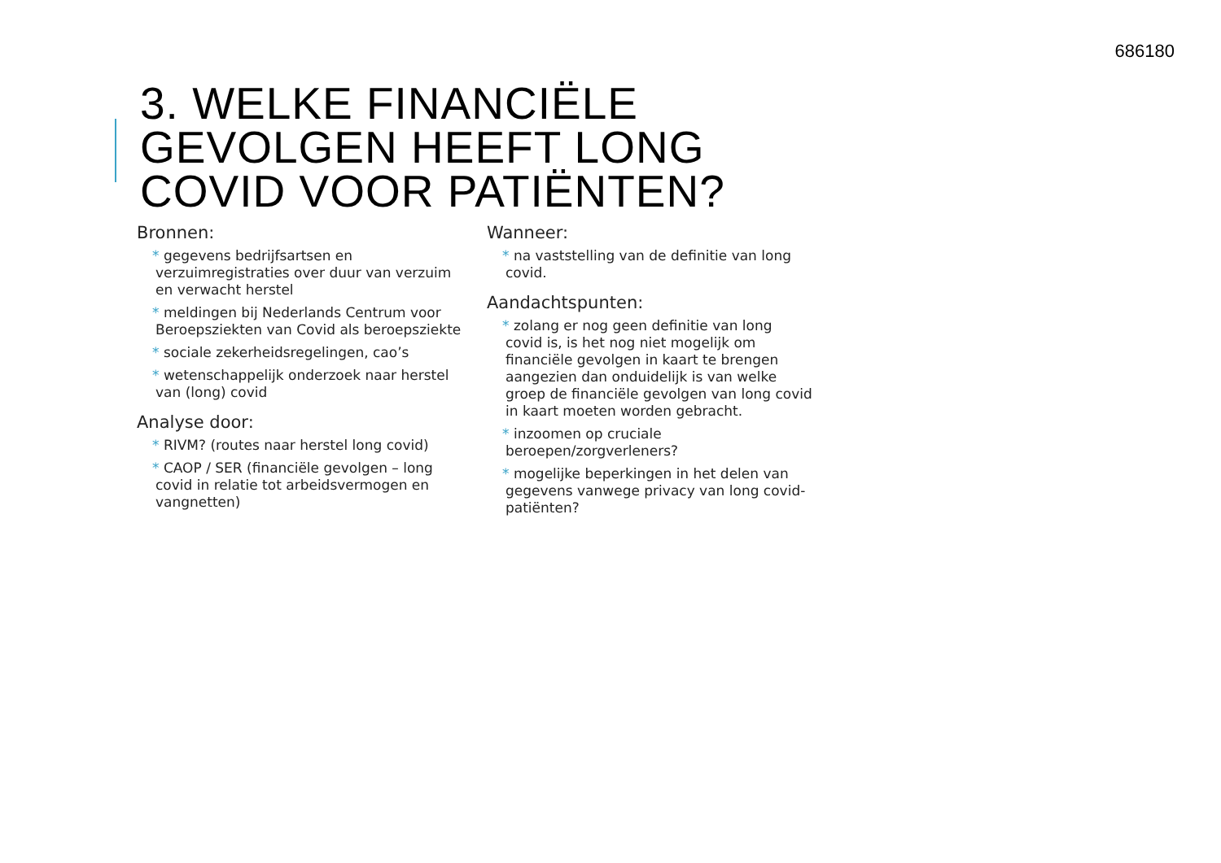686180
3. WELKE FINANCIËLE
GEVOLGEN HEEFT LONG
COVID VOOR PATIËNTEN?
Bronnen:
* gegevens bedrijfsartsen en verzuimregistraties over duur van verzuim en verwacht herstel
* meldingen bij Nederlands Centrum voor Beroepsziekten van Covid als beroepsziekte
* sociale zekerheidsregelingen, cao’s
* wetenschappelijk onderzoek naar herstel van (long) covid
Analyse door:
* RIVM? (routes naar herstel long covid)
* CAOP / SER (financiële gevolgen – long covid in relatie tot arbeidsvermogen en vangnetten)
Wanneer:
* na vaststelling van de definitie van long covid.
Aandachtspunten:
* zolang er nog geen definitie van long covid is, is het nog niet mogelijk om financiële gevolgen in kaart te brengen aangezien dan onduidelijk is van welke groep de financiële gevolgen van long covid in kaart moeten worden gebracht.
* inzoomen op cruciale beroepen/zorgverleners?
* mogelijke beperkingen in het delen van gegevens vanwege privacy van long covid-patiënten?